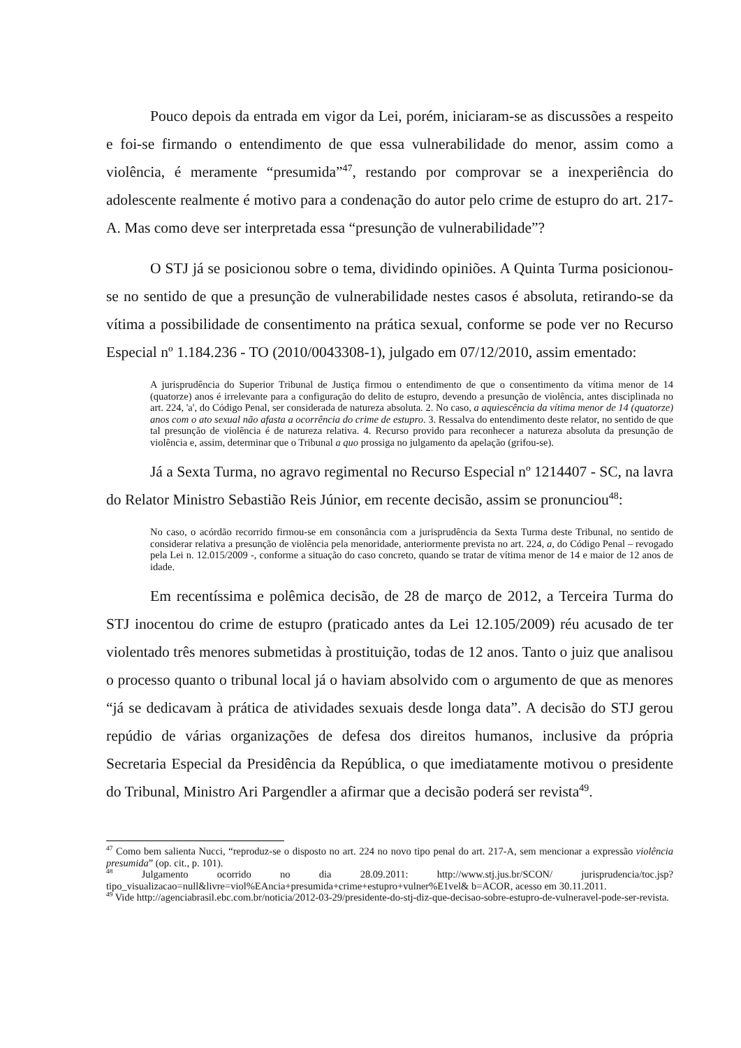Pouco depois da entrada em vigor da Lei, porém, iniciaram-se as discussões a respeito e foi-se firmando o entendimento de que essa vulnerabilidade do menor, assim como a violência, é meramente “presumida”<sup>47</sup>, restando por comprovar se a inexperiência do adolescente realmente é motivo para a condenação do autor pelo crime de estupro do art. 217-A. Mas como deve ser interpretada essa “presunção de vulnerabilidade”?
O STJ já se posicionou sobre o tema, dividindo opiniões. A Quinta Turma posicionou-se no sentido de que a presunção de vulnerabilidade nestes casos é absoluta, retirando-se da vítima a possibilidade de consentimento na prática sexual, conforme se pode ver no Recurso Especial nº 1.184.236 - TO (2010/0043308-1), julgado em 07/12/2010, assim ementado:
A jurisprudência do Superior Tribunal de Justiça firmou o entendimento de que o consentimento da vítima menor de 14 (quatorze) anos é irrelevante para a configuração do delito de estupro, devendo a presunção de violência, antes disciplinada no art. 224, 'a', do Código Penal, ser considerada de natureza absoluta. 2. No caso, a aquiescência da vítima menor de 14 (quatorze) anos com o ato sexual não afasta a ocorrência do crime de estupro. 3. Ressalva do entendimento deste relator, no sentido de que tal presunção de violência é de natureza relativa. 4. Recurso provido para reconhecer a natureza absoluta da presunção de violência e, assim, determinar que o Tribunal a quo prossiga no julgamento da apelação (grifou-se).
Já a Sexta Turma, no agravo regimental no Recurso Especial nº 1214407 - SC, na lavra do Relator Ministro Sebastião Reis Júnior, em recente decisão, assim se pronunciou<sup>48</sup>:
No caso, o acórdão recorrido firmou-se em consonância com a jurisprudência da Sexta Turma deste Tribunal, no sentido de considerar relativa a presunção de violência pela menoridade, anteriormente prevista no art. 224, a, do Código Penal – revogado pela Lei n. 12.015/2009 -, conforme a situação do caso concreto, quando se tratar de vítima menor de 14 e maior de 12 anos de idade.
Em recentíssima e polêmica decisão, de 28 de março de 2012, a Terceira Turma do STJ inocentou do crime de estupro (praticado antes da Lei 12.105/2009) réu acusado de ter violentado três menores submetidas à prostituição, todas de 12 anos. Tanto o juiz que analisou o processo quanto o tribunal local já o haviam absolvido com o argumento de que as menores “já se dedicavam à prática de atividades sexuais desde longa data”. A decisão do STJ gerou repúdio de várias organizações de defesa dos direitos humanos, inclusive da própria Secretaria Especial da Presidência da República, o que imediatamente motivou o presidente do Tribunal, Ministro Ari Pargendler a afirmar que a decisão poderá ser revista<sup>49</sup>.
<sup>47</sup> Como bem salienta Nucci, “reproduz-se o disposto no art. 224 no novo tipo penal do art. 217-A, sem mencionar a expressão violência presumida” (op. cit., p. 101).
<sup>48</sup> Julgamento ocorrido no dia 28.09.2011: http://www.stj.jus.br/SCON/ jurisprudencia/toc.jsp?tipo_visualizacao=null&livre=viol%EAncia+presumida+crime+estupro+vulner%E1vel& b=ACOR, acesso em 30.11.2011.
<sup>49</sup> Vide http://agenciabrasil.ebc.com.br/noticia/2012-03-29/presidente-do-stj-diz-que-decisao-sobre-estupro-de-vulneravel-pode-ser-revista.